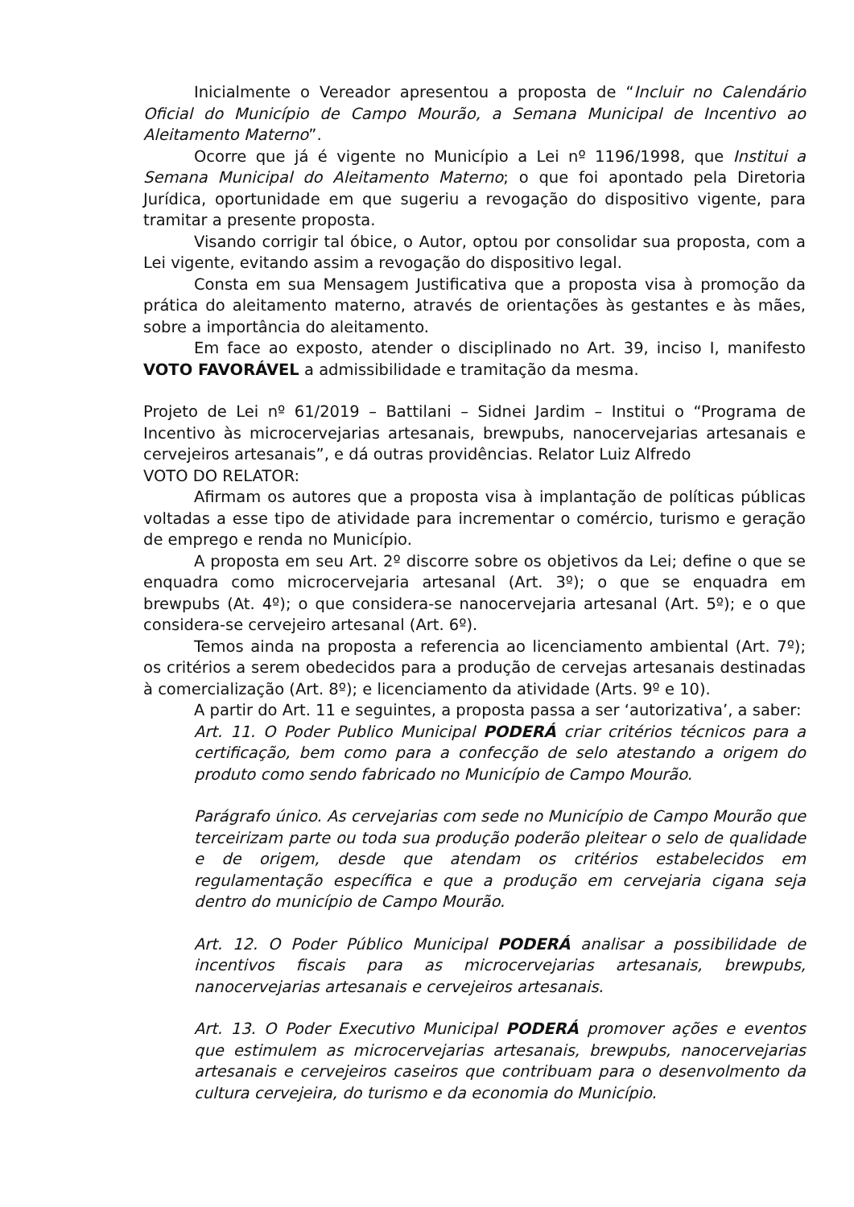Inicialmente o Vereador apresentou a proposta de “Incluir no Calendário Oficial do Município de Campo Mourão, a Semana Municipal de Incentivo ao Aleitamento Materno”.
Ocorre que já é vigente no Município a Lei nº 1196/1998, que Institui a Semana Municipal do Aleitamento Materno; o que foi apontado pela Diretoria Jurídica, oportunidade em que sugeriu a revogação do dispositivo vigente, para tramitar a presente proposta.
Visando corrigir tal óbice, o Autor, optou por consolidar sua proposta, com a Lei vigente, evitando assim a revogação do dispositivo legal.
Consta em sua Mensagem Justificativa que a proposta visa à promoção da prática do aleitamento materno, através de orientações às gestantes e às mães, sobre a importância do aleitamento.
Em face ao exposto, atender o disciplinado no Art. 39, inciso I, manifesto VOTO FAVORÁVEL a admissibilidade e tramitação da mesma.
Projeto de Lei nº 61/2019 – Battilani – Sidnei Jardim – Institui o “Programa de Incentivo às microcervejarias artesanais, brewpubs, nanocervejarias artesanais e cervejeiros artesanais”, e dá outras providências. Relator Luiz Alfredo
VOTO DO RELATOR:
Afirmam os autores que a proposta visa à implantação de políticas públicas voltadas a esse tipo de atividade para incrementar o comércio, turismo e geração de emprego e renda no Município.
A proposta em seu Art. 2º discorre sobre os objetivos da Lei; define o que se enquadra como microcervejaria artesanal (Art. 3º); o que se enquadra em brewpubs (At. 4º); o que considera-se nanocervejaria artesanal (Art. 5º); e o que considera-se cervejeiro artesanal (Art. 6º).
Temos ainda na proposta a referencia ao licenciamento ambiental (Art. 7º); os critérios a serem obedecidos para a produção de cervejas artesanais destinadas à comercialização (Art. 8º); e licenciamento da atividade (Arts. 9º e 10).
A partir do Art. 11 e seguintes, a proposta passa a ser ‘autorizativa’, a saber:
Art. 11. O Poder Publico Municipal PODERÁ criar critérios técnicos para a certificação, bem como para a confecção de selo atestando a origem do produto como sendo fabricado no Município de Campo Mourão.
Parágrafo único. As cervejarias com sede no Município de Campo Mourão que terceirizam parte ou toda sua produção poderão pleitear o selo de qualidade e de origem, desde que atendam os critérios estabelecidos em regulamentação específica e que a produção em cervejaria cigana seja dentro do município de Campo Mourão.
Art. 12. O Poder Público Municipal PODERÁ analisar a possibilidade de incentivos fiscais para as microcervejarias artesanais, brewpubs, nanocervejarias artesanais e cervejeiros artesanais.
Art. 13. O Poder Executivo Municipal PODERÁ promover ações e eventos que estimulem as microcervejarias artesanais, brewpubs, nanocervejarias artesanais e cervejeiros caseiros que contribuam para o desenvolmento da cultura cervejeira, do turismo e da economia do Município.